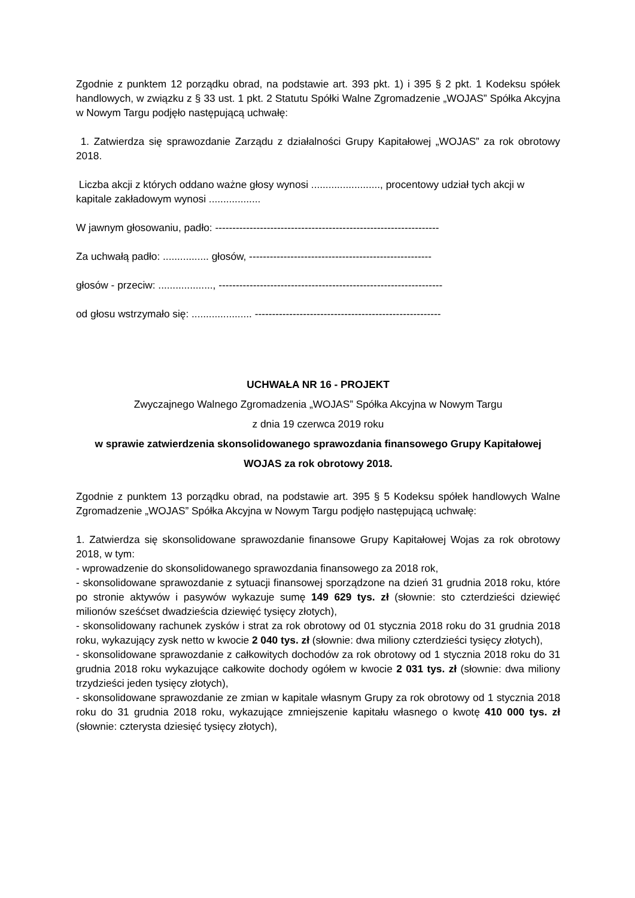Zgodnie z punktem 12 porządku obrad, na podstawie art. 393 pkt. 1) i 395 § 2 pkt. 1 Kodeksu spółek handlowych, w związku z § 33 ust. 1 pkt. 2 Statutu Spółki Walne Zgromadzenie „WOJAS” Spółka Akcyjna w Nowym Targu podjęło następującą uchwałę:
1. Zatwierdza się sprawozdanie Zarządu z działalności Grupy Kapitałowej „WOJAS” za rok obrotowy 2018.
Liczba akcji z których oddano ważne głosy wynosi ........................, procentowy udział tych akcji w kapitale zakładowym wynosi ..................
W jawnym głosowaniu, padło: -----------------------------------------------------------------
Za uchwałą padło: ................ głosów, -----------------------------------------------------
głosów - przeciw: ..................., -----------------------------------------------------------------
od głosu wstrzymało się: ..................... ------------------------------------------------------
UCHWAŁA NR 16 - PROJEKT
Zwyczajnego Walnego Zgromadzenia „WOJAS” Spółka Akcyjna w Nowym Targu
z dnia 19 czerwca 2019 roku
w sprawie zatwierdzenia skonsolidowanego sprawozdania finansowego Grupy Kapitałowej WOJAS za rok obrotowy 2018.
Zgodnie z punktem 13 porządku obrad, na podstawie art. 395 § 5 Kodeksu spółek handlowych Walne Zgromadzenie „WOJAS” Spółka Akcyjna w Nowym Targu podjęło następującą uchwałę:
1. Zatwierdza się skonsolidowane sprawozdanie finansowe Grupy Kapitałowej Wojas za rok obrotowy 2018, w tym:
- wprowadzenie do skonsolidowanego sprawozdania finansowego za 2018 rok,
- skonsolidowane sprawozdanie z sytuacji finansowej sporządzone na dzień 31 grudnia 2018 roku, które po stronie aktywów i pasywów wykazuje sumę 149 629 tys. zł (słownie: sto czterdzieści dziewięć milionów sześćset dwadzieścia dziewięć tysięcy złotych),
- skonsolidowany rachunek zysków i strat za rok obrotowy od 01 stycznia 2018 roku do 31 grudnia 2018 roku, wykazujący zysk netto w kwocie 2 040 tys. zł (słownie: dwa miliony czterdzieści tysięcy złotych),
- skonsolidowane sprawozdanie z całkowitych dochodów za rok obrotowy od 1 stycznia 2018 roku do 31 grudnia 2018 roku wykazujące całkowite dochody ogółem w kwocie 2 031 tys. zł (słownie: dwa miliony trzydzieści jeden tysięcy złotych),
- skonsolidowane sprawozdanie ze zmian w kapitale własnym Grupy za rok obrotowy od 1 stycznia 2018 roku do 31 grudnia 2018 roku, wykazujące zmniejszenie kapitału własnego o kwotę 410 000 tys. zł (słownie: czterysta dziesięć tysięcy złotych),